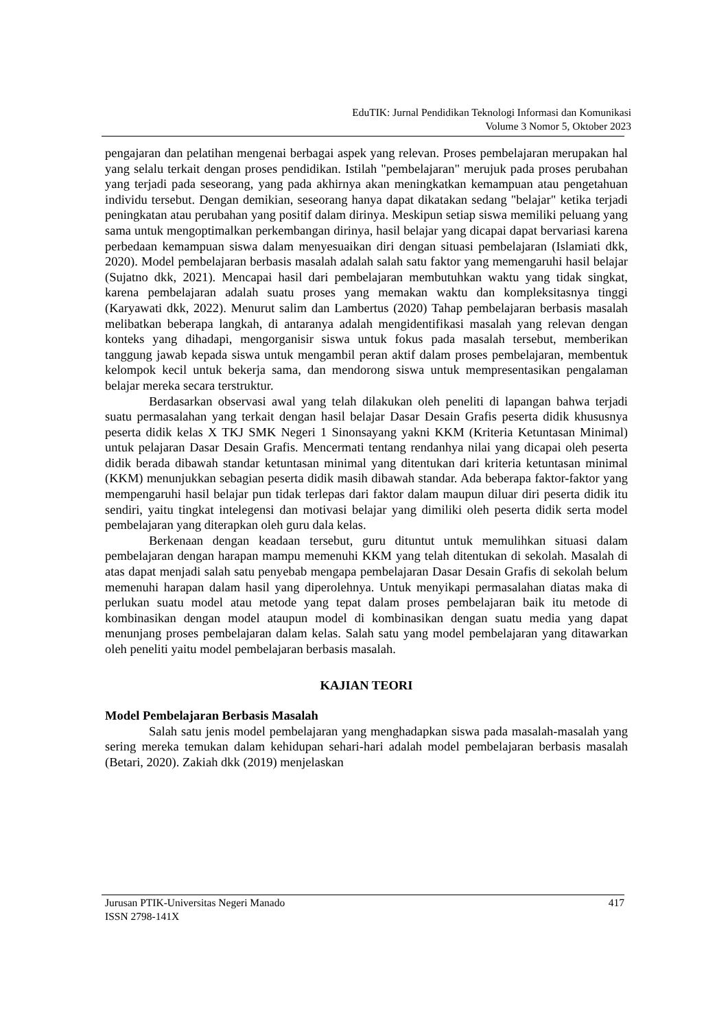EduTIK: Jurnal Pendidikan Teknologi Informasi dan Komunikasi
Volume 3 Nomor 5, Oktober 2023
pengajaran dan pelatihan mengenai berbagai aspek yang relevan. Proses pembelajaran merupakan hal yang selalu terkait dengan proses pendidikan. Istilah "pembelajaran" merujuk pada proses perubahan yang terjadi pada seseorang, yang pada akhirnya akan meningkatkan kemampuan atau pengetahuan individu tersebut. Dengan demikian, seseorang hanya dapat dikatakan sedang "belajar" ketika terjadi peningkatan atau perubahan yang positif dalam dirinya. Meskipun setiap siswa memiliki peluang yang sama untuk mengoptimalkan perkembangan dirinya, hasil belajar yang dicapai dapat bervariasi karena perbedaan kemampuan siswa dalam menyesuaikan diri dengan situasi pembelajaran (Islamiati dkk, 2020). Model pembelajaran berbasis masalah adalah salah satu faktor yang memengaruhi hasil belajar (Sujatno dkk, 2021). Mencapai hasil dari pembelajaran membutuhkan waktu yang tidak singkat, karena pembelajaran adalah suatu proses yang memakan waktu dan kompleksitasnya tinggi (Karyawati dkk, 2022). Menurut salim dan Lambertus (2020) Tahap pembelajaran berbasis masalah melibatkan beberapa langkah, di antaranya adalah mengidentifikasi masalah yang relevan dengan konteks yang dihadapi, mengorganisir siswa untuk fokus pada masalah tersebut, memberikan tanggung jawab kepada siswa untuk mengambil peran aktif dalam proses pembelajaran, membentuk kelompok kecil untuk bekerja sama, dan mendorong siswa untuk mempresentasikan pengalaman belajar mereka secara terstruktur.
Berdasarkan observasi awal yang telah dilakukan oleh peneliti di lapangan bahwa terjadi suatu permasalahan yang terkait dengan hasil belajar Dasar Desain Grafis peserta didik khususnya peserta didik kelas X TKJ SMK Negeri 1 Sinonsayang yakni KKM (Kriteria Ketuntasan Minimal) untuk pelajaran Dasar Desain Grafis. Mencermati tentang rendanhya nilai yang dicapai oleh peserta didik berada dibawah standar ketuntasan minimal yang ditentukan dari kriteria ketuntasan minimal (KKM) menunjukkan sebagian peserta didik masih dibawah standar. Ada beberapa faktor-faktor yang mempengaruhi hasil belajar pun tidak terlepas dari faktor dalam maupun diluar diri peserta didik itu sendiri, yaitu tingkat intelegensi dan motivasi belajar yang dimiliki oleh peserta didik serta model pembelajaran yang diterapkan oleh guru dala kelas.
Berkenaan dengan keadaan tersebut, guru dituntut untuk memulihkan situasi dalam pembelajaran dengan harapan mampu memenuhi KKM yang telah ditentukan di sekolah. Masalah di atas dapat menjadi salah satu penyebab mengapa pembelajaran Dasar Desain Grafis di sekolah belum memenuhi harapan dalam hasil yang diperolehnya. Untuk menyikapi permasalahan diatas maka di perlukan suatu model atau metode yang tepat dalam proses pembelajaran baik itu metode di kombinasikan dengan model ataupun model di kombinasikan dengan suatu media yang dapat menunjang proses pembelajaran dalam kelas. Salah satu yang model pembelajaran yang ditawarkan oleh peneliti yaitu model pembelajaran berbasis masalah.
KAJIAN TEORI
Model Pembelajaran Berbasis Masalah
Salah satu jenis model pembelajaran yang menghadapkan siswa pada masalah-masalah yang sering mereka temukan dalam kehidupan sehari-hari adalah model pembelajaran berbasis masalah (Betari, 2020). Zakiah dkk (2019) menjelaskan
417 Jurusan PTIK-Universitas Negeri Manado
ISSN 2798-141X